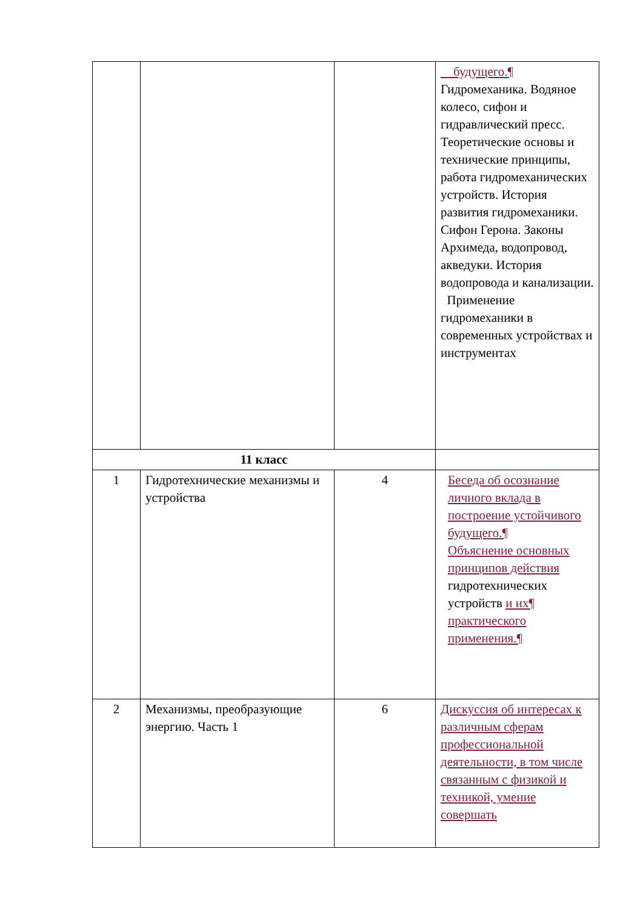| | | | будущего.¶ Гидромеханика. Водяное колесо, сифон и гидравлический пресс. Теоретические основы и технические принципы, работа гидромеханических устройств. История развития гидромеханики. Сифон Герона. Законы Архимеда, водопровод, акведуки. История водопровода и канализации. Применение гидромеханики в современных устройствах и инструментах |
| 11 класс | | | |
| 1 | Гидротехнические механизмы и устройства | 4 | Беседа об осознание личного вклада в построение устойчивого будущего.¶ Объяснение основных принципов действия гидротехнических устройств и их¶ практического применения.¶ |
| 2 | Механизмы, преобразующие энергию. Часть 1 | 6 | Дискуссия об интересах к различным сферам профессиональной деятельности, в том числе связанным с физикой и техникой, умение совершать |